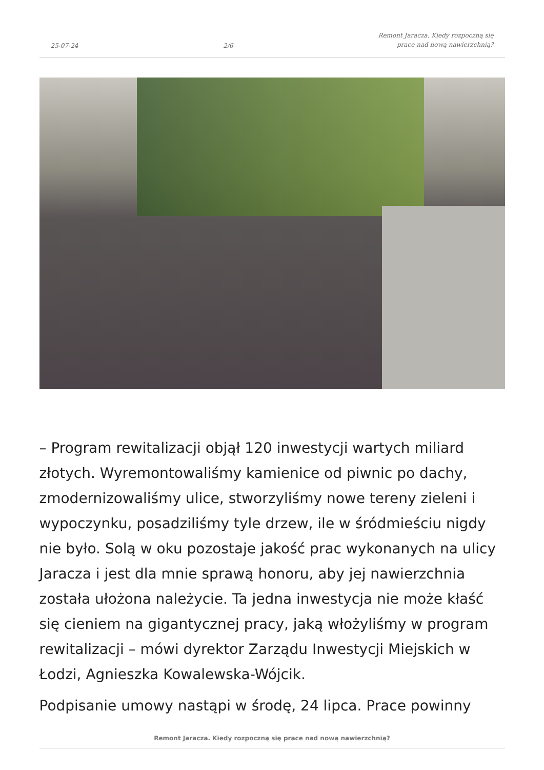25-07-24 2/6 Remont Jaracza. Kiedy rozpoczną się
prace nad nową nawierzchnią?
– Program rewitalizacji objął 120 inwestycji wartych miliard złotych. Wyremontowaliśmy kamienice od piwnic po dachy, zmodernizowaliśmy ulice, stworzyliśmy nowe tereny zieleni i wypoczynku, posadziliśmy tyle drzew, ile w śródmieściu nigdy nie było. Solą w oku pozostaje jakość prac wykonanych na ulicy Jaracza i jest dla mnie sprawą honoru, aby jej nawierzchnia została ułożona należycie. Ta jedna inwestycja nie może kłaść się cieniem na gigantycznej pracy, jaką włożyliśmy w program rewitalizacji – mówi dyrektor Zarządu Inwestycji Miejskich w Łodzi, Agnieszka Kowalewska-Wójcik.
Podpisanie umowy nastąpi w środę, 24 lipca. Prace powinny
Remont Jaracza. Kiedy rozpoczną się prace nad nową nawierzchnią?